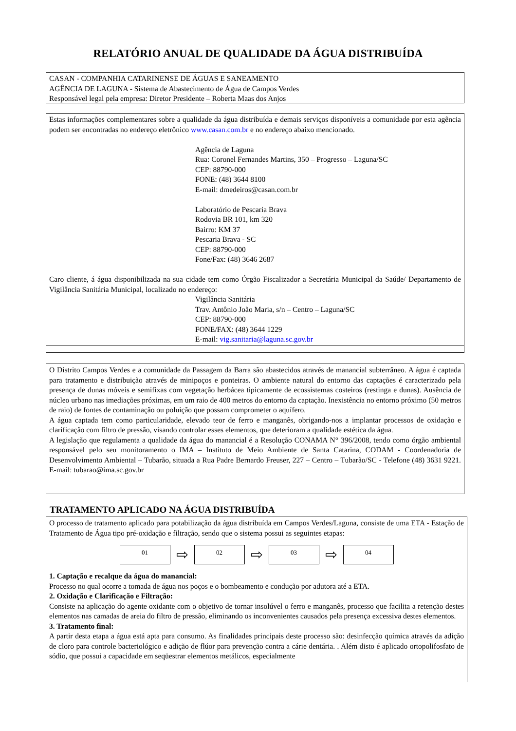RELATÓRIO ANUAL DE QUALIDADE DA ÁGUA DISTRIBUÍDA
CASAN - COMPANHIA CATARINENSE DE ÁGUAS E SANEAMENTO
AGÊNCIA DE LAGUNA - Sistema de Abastecimento de Água de Campos Verdes
Responsável legal pela empresa: Diretor Presidente – Roberta Maas dos Anjos
Estas informações complementares sobre a qualidade da água distribuída e demais serviços disponíveis a comunidade por esta agência podem ser encontradas no endereço eletrônico www.casan.com.br e no endereço abaixo mencionado.
Agência de Laguna
Rua: Coronel Fernandes Martins, 350 – Progresso – Laguna/SC
CEP: 88790-000
FONE: (48) 3644 8100
E-mail: dmedeiros@casan.com.br
Laboratório de Pescaria Brava
Rodovia BR 101, km 320
Bairro: KM 37
Pescaria Brava - SC
CEP: 88790-000
Fone/Fax: (48) 3646 2687
Caro cliente, á água disponibilizada na sua cidade tem como Órgão Fiscalizador a Secretária Municipal da Saúde/ Departamento de Vigilância Sanitária Municipal, localizado no endereço:
Vigilância Sanitária
Trav. Antônio João Maria, s/n – Centro – Laguna/SC
CEP: 88790-000
FONE/FAX: (48) 3644 1229
E-mail: vig.sanitaria@laguna.sc.gov.br
O Distrito Campos Verdes e a comunidade da Passagem da Barra são abastecidos através de manancial subterrâneo. A água é captada para tratamento e distribuição através de minipoços e ponteiras. O ambiente natural do entorno das captações é caracterizado pela presença de dunas móveis e semifixas com vegetação herbácea tipicamente de ecossistemas costeiros (restinga e dunas). Ausência de núcleo urbano nas imediações próximas, em um raio de 400 metros do entorno da captação. Inexistência no entorno próximo (50 metros de raio) de fontes de contaminação ou poluição que possam comprometer o aquífero.
A água captada tem como particularidade, elevado teor de ferro e manganês, obrigando-nos a implantar processos de oxidação e clarificação com filtro de pressão, visando controlar esses elementos, que deterioram a qualidade estética da água.
A legislação que regulamenta a qualidade da água do manancial é a Resolução CONAMA N° 396/2008, tendo como órgão ambiental responsável pelo seu monitoramento o IMA – Instituto de Meio Ambiente de Santa Catarina, CODAM - Coordenadoria de Desenvolvimento Ambiental – Tubarão, situada a Rua Padre Bernardo Freuser, 227 – Centro – Tubarão/SC - Telefone (48) 3631 9221. E-mail: tubarao@ima.sc.gov.br
TRATAMENTO APLICADO NA ÁGUA DISTRIBUÍDA
O processo de tratamento aplicado para potabilização da água distribuída em Campos Verdes/Laguna, consiste de uma ETA - Estação de Tratamento de Água tipo pré-oxidação e filtração, sendo que o sistema possui as seguintes etapas:
01
⇨
02
⇨
03
⇨
04
1. Captação e recalque da água do manancial:
Processo no qual ocorre a tomada de água nos poços e o bombeamento e condução por adutora até a ETA.
2. Oxidação e Clarificação e Filtração:
Consiste na aplicação do agente oxidante com o objetivo de tornar insolúvel o ferro e manganês, processo que facilita a retenção destes elementos nas camadas de areia do filtro de pressão, eliminando os inconvenientes causados pela presença excessiva destes elementos.
3. Tratamento final:
A partir desta etapa a água está apta para consumo. As finalidades principais deste processo são: desinfecção química através da adição de cloro para controle bacteriológico e adição de flúor para prevenção contra a cárie dentária. . Além disto é aplicado ortopolifosfato de sódio, que possui a capacidade em seqüestrar elementos metálicos, especialmente